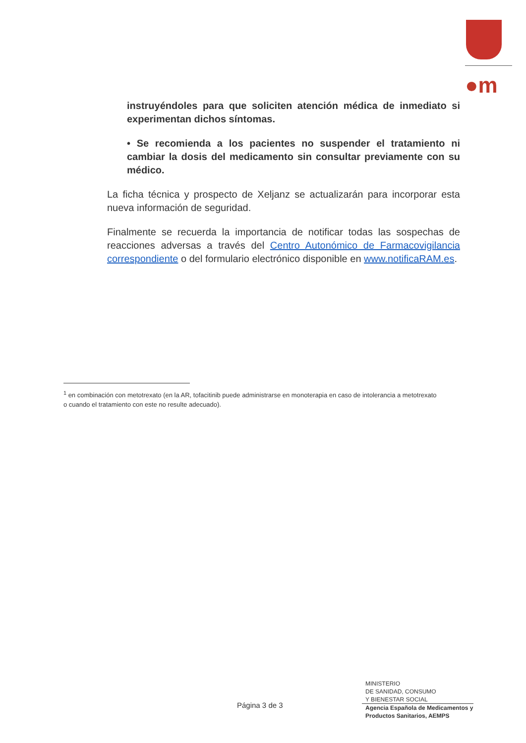●m
instruyéndoles para que soliciten atención médica de inmediato si experimentan dichos síntomas.
• Se recomienda a los pacientes no suspender el tratamiento ni cambiar la dosis del medicamento sin consultar previamente con su médico.
La ficha técnica y prospecto de Xeljanz se actualizarán para incorporar esta nueva información de seguridad.
Finalmente se recuerda la importancia de notificar todas las sospechas de reacciones adversas a través del Centro Autonómico de Farmacovigilancia correspondiente o del formulario electrónico disponible en www.notificaRAM.es.
<sup>1</sup> en combinación con metotrexato (en la AR, tofacitinib puede administrarse en monoterapia en caso de intolerancia a metotrexato o cuando el tratamiento con este no resulte adecuado).
Página 3 de 3
MINISTERIO
DE SANIDAD, CONSUMO
Y BIENESTAR SOCIAL
Agencia Española de Medicamentos y
Productos Sanitarios, AEMPS